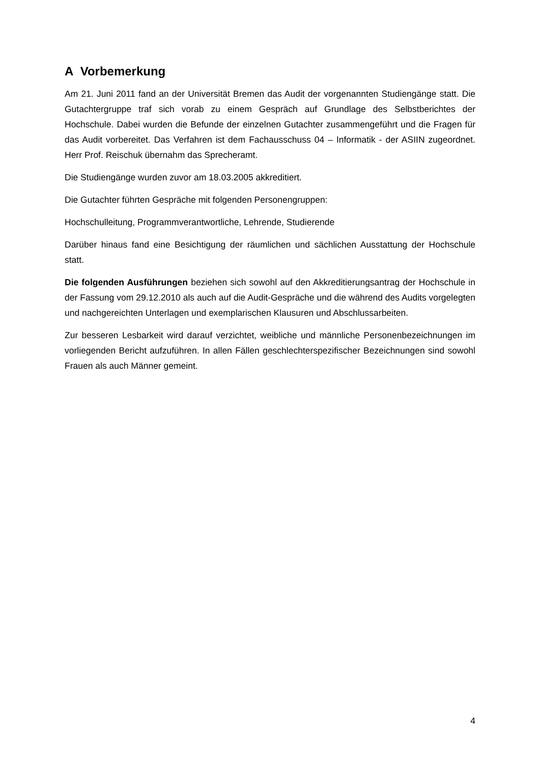A Vorbemerkung
Am 21. Juni 2011 fand an der Universität Bremen das Audit der vorgenannten Studiengänge statt. Die Gutachtergruppe traf sich vorab zu einem Gespräch auf Grundlage des Selbstbe­richtes der Hochschule. Dabei wurden die Befunde der einzelnen Gutachter zusammenge­führt und die Fragen für das Audit vorbereitet. Das Verfahren ist dem Fachausschuss 04 – Informatik - der ASIIN zugeordnet. Herr Prof. Reischuk übernahm das Sprecheramt.
Die Studiengänge wurden zuvor am 18.03.2005 akkreditiert.
Die Gutachter führten Gespräche mit folgenden Personengruppen:
Hochschulleitung, Programmverantwortliche, Lehrende, Studierende
Darüber hinaus fand eine Besichtigung der räumlichen und sächlichen Ausstattung der Hochschule statt.
Die folgenden Ausführungen beziehen sich sowohl auf den Akkreditierungsantrag der Hochschule in der Fassung vom 29.12.2010 als auch auf die Audit-Gespräche und die wäh­rend des Audits vorgelegten und nachgereichten Unterlagen und exemplarischen Klausuren und Abschlussarbeiten.
Zur besseren Lesbarkeit wird darauf verzichtet, weibliche und männliche Personen­bezeichnungen im vorliegenden Bericht aufzuführen. In allen Fällen geschlechterspezifischer Bezeichnungen sind sowohl Frauen als auch Männer gemeint.
4